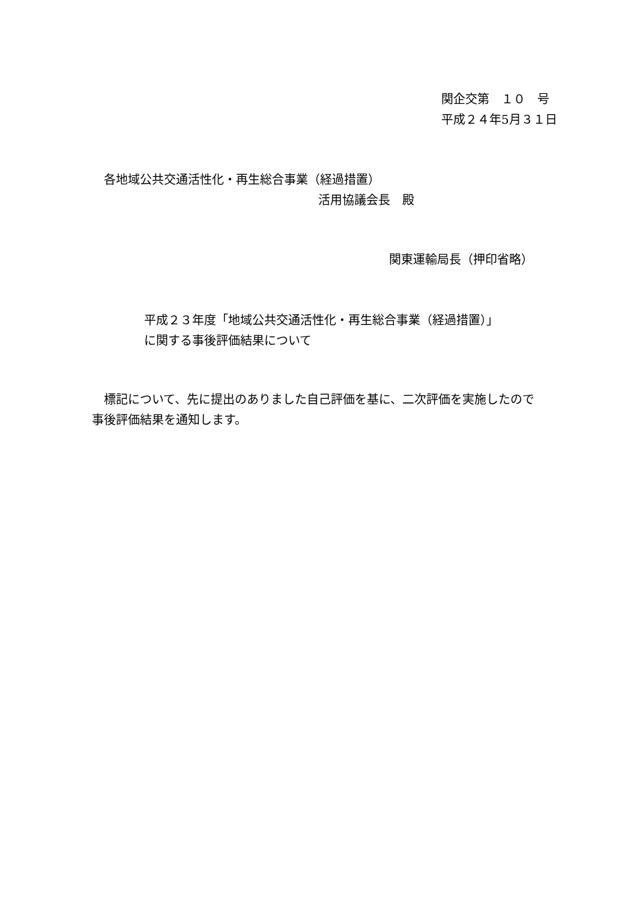関企交第　１０　号
平成２４年5月３１日
各地域公共交通活性化・再生総合事業（経過措置）
活用協議会長　殿
関東運輸局長（押印省略）
平成２３年度「地域公共交通活性化・再生総合事業（経過措置）」
に関する事後評価結果について
　標記について、先に提出のありました自己評価を基に、二次評価を実施したので
事後評価結果を通知します。